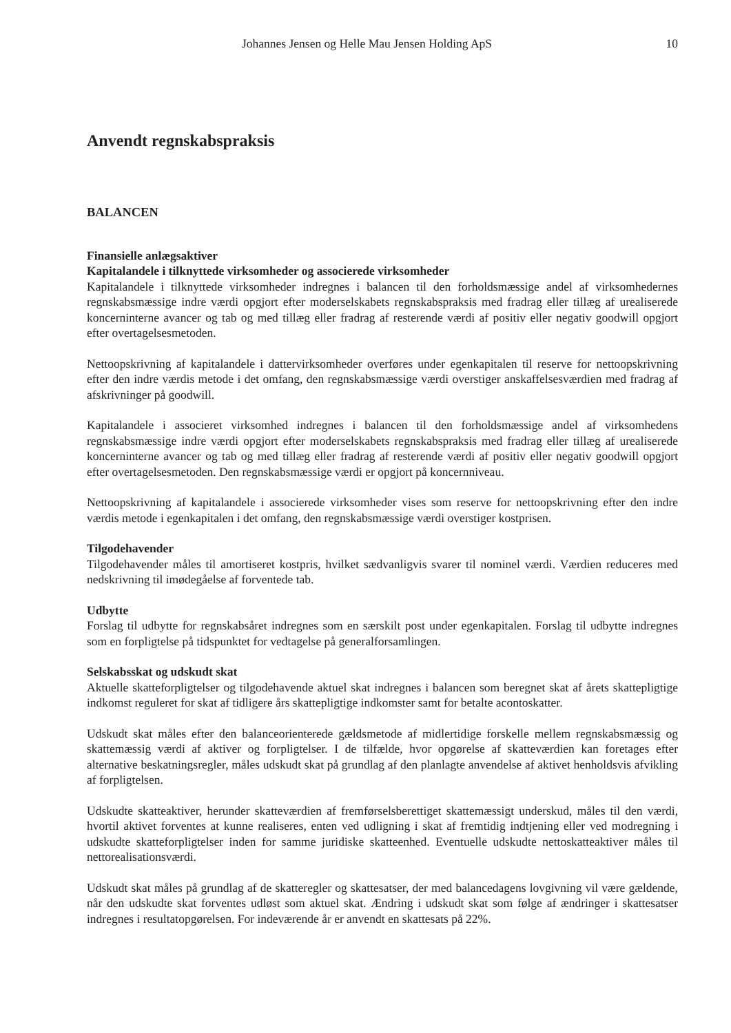Johannes Jensen og Helle Mau Jensen Holding ApS 10
Anvendt regnskabspraksis
BALANCEN
Finansielle anlægsaktiver
Kapitalandele i tilknyttede virksomheder og associerede virksomheder
Kapitalandele i tilknyttede virksomheder indregnes i balancen til den forholdsmæssige andel af virksomhedernes regnskabsmæssige indre værdi opgjort efter moderselskabets regnskabspraksis med fradrag eller tillæg af urealiserede koncerninterne avancer og tab og med tillæg eller fradrag af resterende værdi af positiv eller negativ goodwill opgjort efter overtagelsesmetoden.
Nettoopskrivning af kapitalandele i dattervirksomheder overføres under egenkapitalen til reserve for nettoopskrivning efter den indre værdis metode i det omfang, den regnskabsmæssige værdi overstiger anskaffelsesværdien med fradrag af afskrivninger på goodwill.
Kapitalandele i associeret virksomhed indregnes i balancen til den forholdsmæssige andel af virksomhedens regnskabsmæssige indre værdi opgjort efter moderselskabets regnskabspraksis med fradrag eller tillæg af urealiserede koncerninterne avancer og tab og med tillæg eller fradrag af resterende værdi af positiv eller negativ goodwill opgjort efter overtagelsesmetoden. Den regnskabsmæssige værdi er opgjort på koncernniveau.
Nettoopskrivning af kapitalandele i associerede virksomheder vises som reserve for nettoopskrivning efter den indre værdis metode i egenkapitalen i det omfang, den regnskabsmæssige værdi overstiger kostprisen.
Tilgodehavender
Tilgodehavender måles til amortiseret kostpris, hvilket sædvanligvis svarer til nominel værdi. Værdien reduceres med nedskrivning til imødegåelse af forventede tab.
Udbytte
Forslag til udbytte for regnskabsåret indregnes som en særskilt post under egenkapitalen. Forslag til udbytte indregnes som en forpligtelse på tidspunktet for vedtagelse på generalforsamlingen.
Selskabsskat og udskudt skat
Aktuelle skatteforpligtelser og tilgodehavende aktuel skat indregnes i balancen som beregnet skat af årets skattepligtige indkomst reguleret for skat af tidligere års skattepligtige indkomster samt for betalte acontoskatter.
Udskudt skat måles efter den balanceorienterede gældsmetode af midlertidige forskelle mellem regnskabsmæssig og skattemæssig værdi af aktiver og forpligtelser. I de tilfælde, hvor opgørelse af skatteværdien kan foretages efter alternative beskatningsregler, måles udskudt skat på grundlag af den planlagte anvendelse af aktivet henholdsvis afvikling af forpligtelsen.
Udskudte skatteaktiver, herunder skatteværdien af fremførselsberettiget skattemæssigt underskud, måles til den værdi, hvortil aktivet forventes at kunne realiseres, enten ved udligning i skat af fremtidig indtjening eller ved modregning i udskudte skatteforpligtelser inden for samme juridiske skatteenhed. Eventuelle udskudte nettoskatteaktiver måles til nettorealisationsværdi.
Udskudt skat måles på grundlag af de skatteregler og skattesatser, der med balancedagens lovgivning vil være gældende, når den udskudte skat forventes udløst som aktuel skat. Ændring i udskudt skat som følge af ændringer i skattesatser indregnes i resultatopgørelsen. For indeværende år er anvendt en skattesats på 22%.